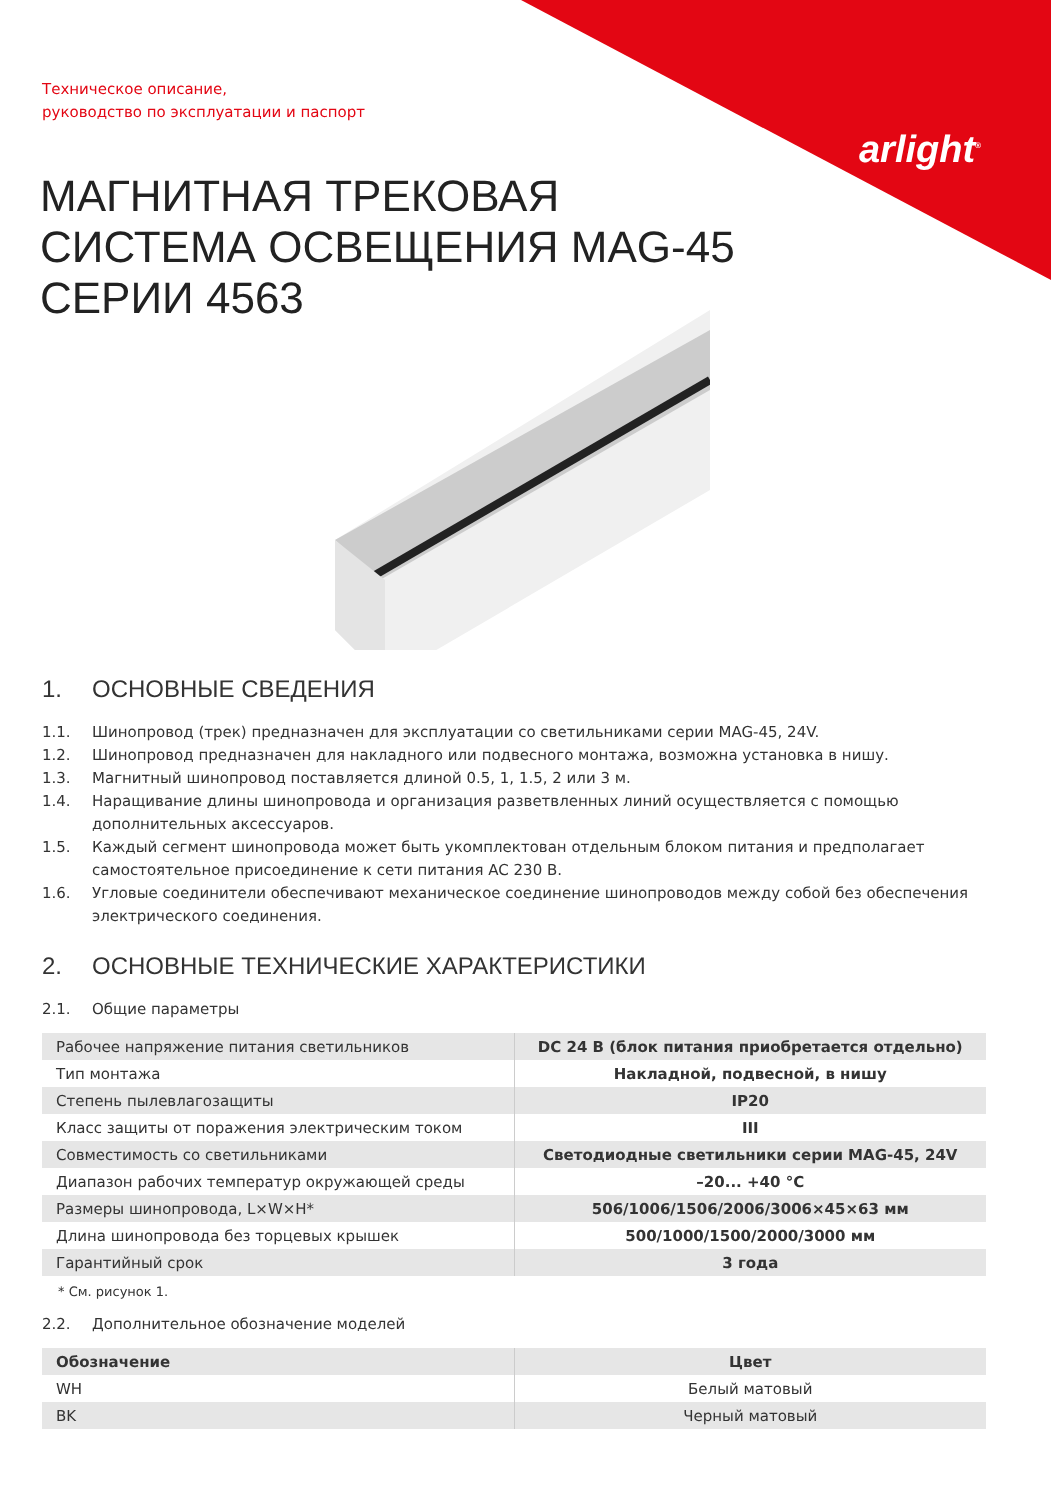arlight<sup>®</sup>
Техническое описание,
руководство по эксплуатации и паспорт
МАГНИТНАЯ ТРЕКОВАЯ
СИСТЕМА ОСВЕЩЕНИЯ MAG-45
СЕРИИ 4563
1. ОСНОВНЫЕ СВЕДЕНИЯ
1.1. Шинопровод (трек) предназначен для эксплуатации со светильниками серии MAG-45, 24V.
1.2. Шинопровод предназначен для накладного или подвесного монтажа, возможна установка в нишу.
1.3. Магнитный шинопровод поставляется длиной 0.5, 1, 1.5, 2 или 3 м.
1.4. Наращивание длины шинопровода и организация разветвленных линий осуществляется с помощью дополнительных аксессуаров.
1.5. Каждый сегмент шинопровода может быть укомплектован отдельным блоком питания и предполагает самостоятельное присоединение к сети питания AC 230 В.
1.6. Угловые соединители обеспечивают механическое соединение шинопроводов между собой без обеспечения электрического соединения.
2. ОСНОВНЫЕ ТЕХНИЧЕСКИЕ ХАРАКТЕРИСТИКИ
2.1. Общие параметры
| Рабочее напряжение питания светильников | DC 24 В (блок питания приобретается отдельно) |
| Тип монтажа | Накладной, подвесной, в нишу |
| Степень пылевлагозащиты | IP20 |
| Класс защиты от поражения электрическим током | III |
| Совместимость со светильниками | Светодиодные светильники серии MAG-45, 24V |
| Диапазон рабочих температур окружающей среды | –20... +40 °C |
| Размеры шинопровода, L×W×H* | 506/1006/1506/2006/3006×45×63 мм |
| Длина шинопровода без торцевых крышек | 500/1000/1500/2000/3000 мм |
| Гарантийный срок | 3 года |
* См. рисунок 1.
2.2. Дополнительное обозначение моделей
| Обозначение | Цвет |
| --- | --- |
| WH | Белый матовый |
| BK | Черный матовый |